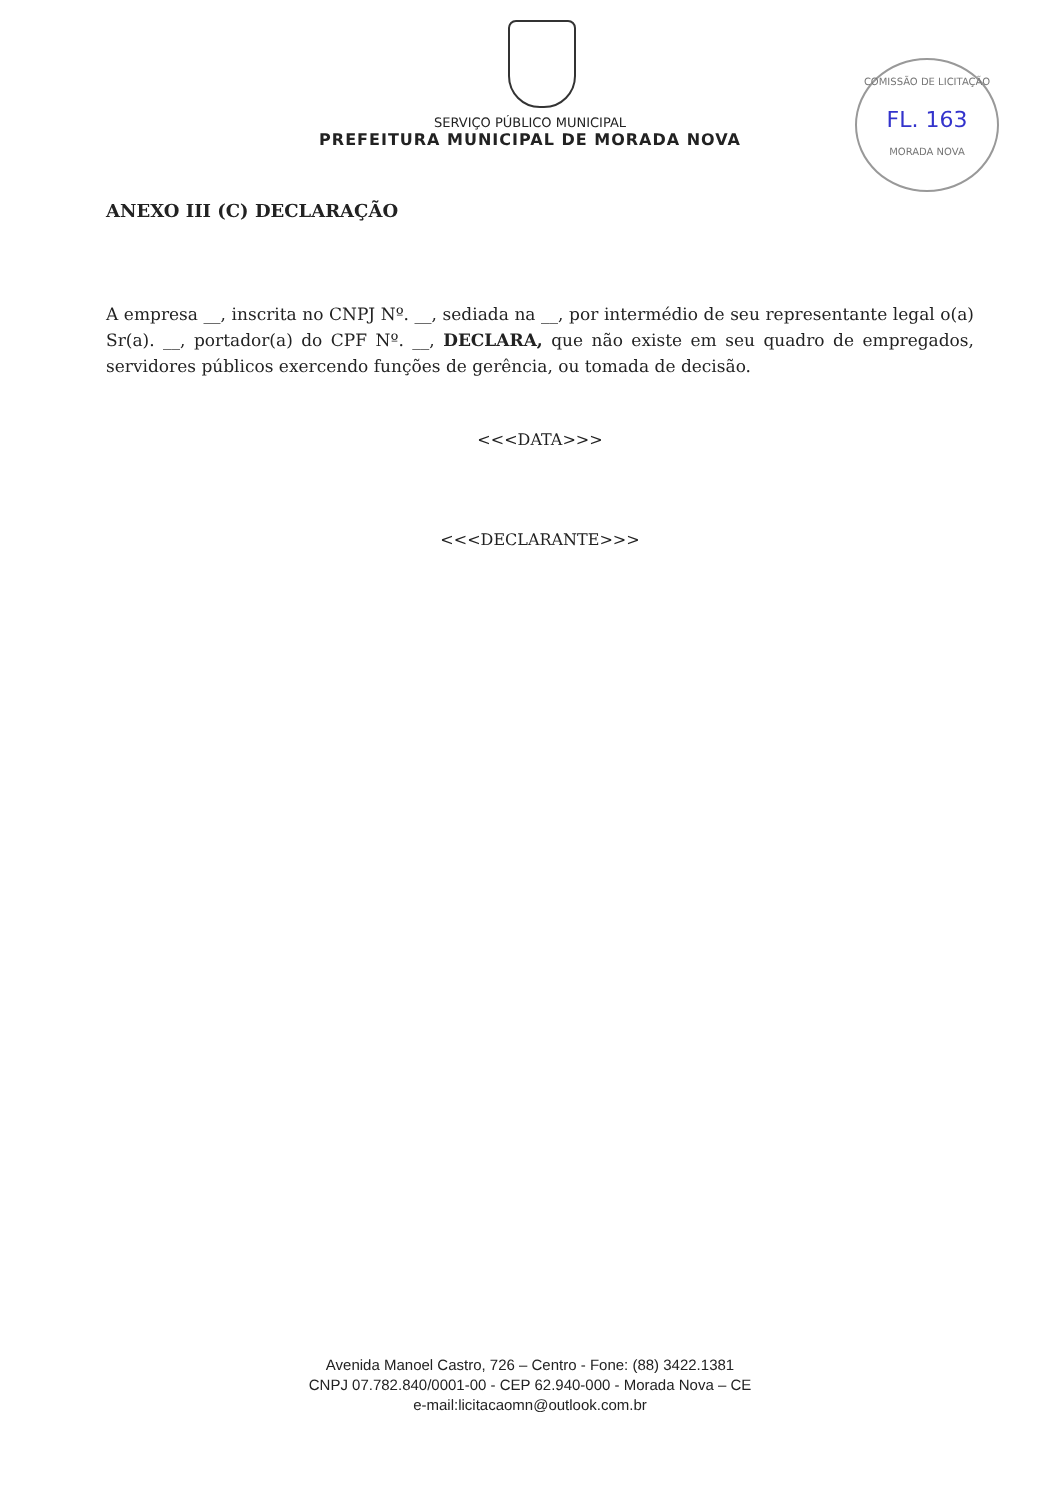COMISSÃO DE LICITAÇÃO
FL. 163
MORADA NOVA
SERVIÇO PÚBLICO MUNICIPAL
PREFEITURA MUNICIPAL DE MORADA NOVA
ANEXO III (C) DECLARAÇÃO
A empresa __, inscrita no CNPJ Nº. __, sediada na __, por intermédio de seu representante legal o(a) Sr(a). __, portador(a) do CPF Nº. __, DECLARA, que não existe em seu quadro de empregados, servidores públicos exercendo funções de gerência, ou tomada de decisão.
<<<DATA>>>
<<<DECLARANTE>>>
Avenida Manoel Castro, 726 – Centro - Fone: (88) 3422.1381
CNPJ 07.782.840/0001-00 - CEP 62.940-000 - Morada Nova – CE
e-mail:licitacaomn@outlook.com.br